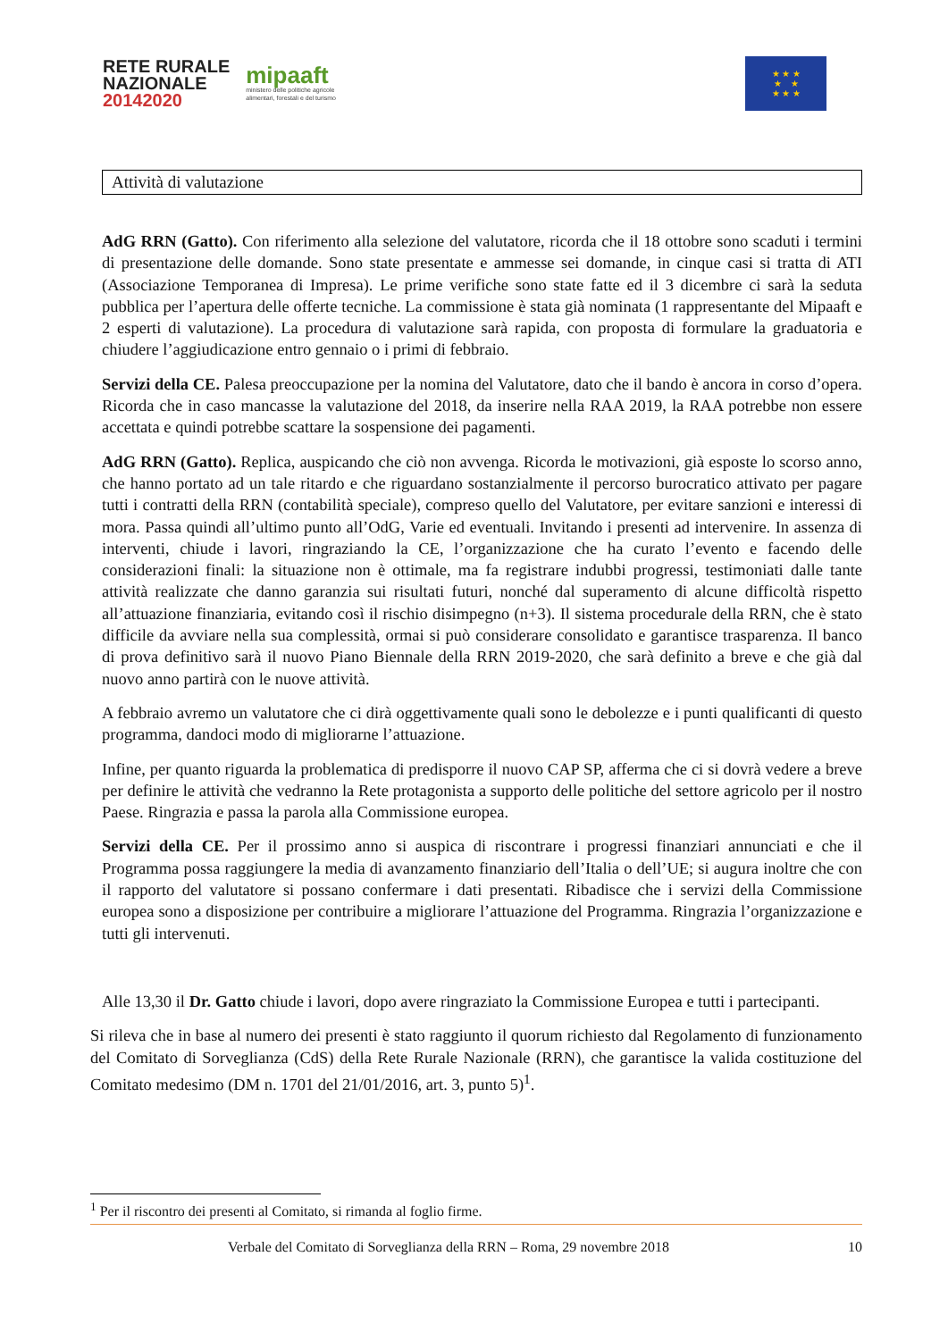RETE RURALE
NAZIONALE
20142020
mipaaft
ministero delle politiche agricole
alimentari, forestali e del turismo
★ ★ ★
★ ★
★ ★ ★
Attività di valutazione
AdG RRN (Gatto). Con riferimento alla selezione del valutatore, ricorda che il 18 ottobre sono scaduti i termini di presentazione delle domande. Sono state presentate e ammesse sei domande, in cinque casi si tratta di ATI (Associazione Temporanea di Impresa). Le prime verifiche sono state fatte ed il 3 dicembre ci sarà la seduta pubblica per l’apertura delle offerte tecniche. La commissione è stata già nominata (1 rappresentante del Mipaaft e 2 esperti di valutazione). La procedura di valutazione sarà rapida, con proposta di formulare la graduatoria e chiudere l’aggiudicazione entro gennaio o i primi di febbraio.
Servizi della CE. Palesa preoccupazione per la nomina del Valutatore, dato che il bando è ancora in corso d’opera. Ricorda che in caso mancasse la valutazione del 2018, da inserire nella RAA 2019, la RAA potrebbe non essere accettata e quindi potrebbe scattare la sospensione dei pagamenti.
AdG RRN (Gatto). Replica, auspicando che ciò non avvenga. Ricorda le motivazioni, già esposte lo scorso anno, che hanno portato ad un tale ritardo e che riguardano sostanzialmente il percorso burocratico attivato per pagare tutti i contratti della RRN (contabilità speciale), compreso quello del Valutatore, per evitare sanzioni e interessi di mora. Passa quindi all’ultimo punto all’OdG, Varie ed eventuali. Invitando i presenti ad intervenire. In assenza di interventi, chiude i lavori, ringraziando la CE, l’organizzazione che ha curato l’evento e facendo delle considerazioni finali: la situazione non è ottimale, ma fa registrare indubbi progressi, testimoniati dalle tante attività realizzate che danno garanzia sui risultati futuri, nonché dal superamento di alcune difficoltà rispetto all’attuazione finanziaria, evitando così il rischio disimpegno (n+3). Il sistema procedurale della RRN, che è stato difficile da avviare nella sua complessità, ormai si può considerare consolidato e garantisce trasparenza. Il banco di prova definitivo sarà il nuovo Piano Biennale della RRN 2019-2020, che sarà definito a breve e che già dal nuovo anno partirà con le nuove attività.
A febbraio avremo un valutatore che ci dirà oggettivamente quali sono le debolezze e i punti qualificanti di questo programma, dandoci modo di migliorarne l’attuazione.
Infine, per quanto riguarda la problematica di predisporre il nuovo CAP SP, afferma che ci si dovrà vedere a breve per definire le attività che vedranno la Rete protagonista a supporto delle politiche del settore agricolo per il nostro Paese. Ringrazia e passa la parola alla Commissione europea.
Servizi della CE. Per il prossimo anno si auspica di riscontrare i progressi finanziari annunciati e che il Programma possa raggiungere la media di avanzamento finanziario dell’Italia o dell’UE; si augura inoltre che con il rapporto del valutatore si possano confermare i dati presentati. Ribadisce che i servizi della Commissione europea sono a disposizione per contribuire a migliorare l’attuazione del Programma. Ringrazia l’organizzazione e tutti gli intervenuti.
Alle 13,30 il Dr. Gatto chiude i lavori, dopo avere ringraziato la Commissione Europea e tutti i partecipanti.
Si rileva che in base al numero dei presenti è stato raggiunto il quorum richiesto dal Regolamento di funzionamento del Comitato di Sorveglianza (CdS) della Rete Rurale Nazionale (RRN), che garantisce la valida costituzione del Comitato medesimo (DM n. 1701 del 21/01/2016, art. 3, punto 5)<sup>1</sup>.
<sup>1</sup> Per il riscontro dei presenti al Comitato, si rimanda al foglio firme.
Verbale del Comitato di Sorveglianza della RRN – Roma, 29 novembre 2018 10